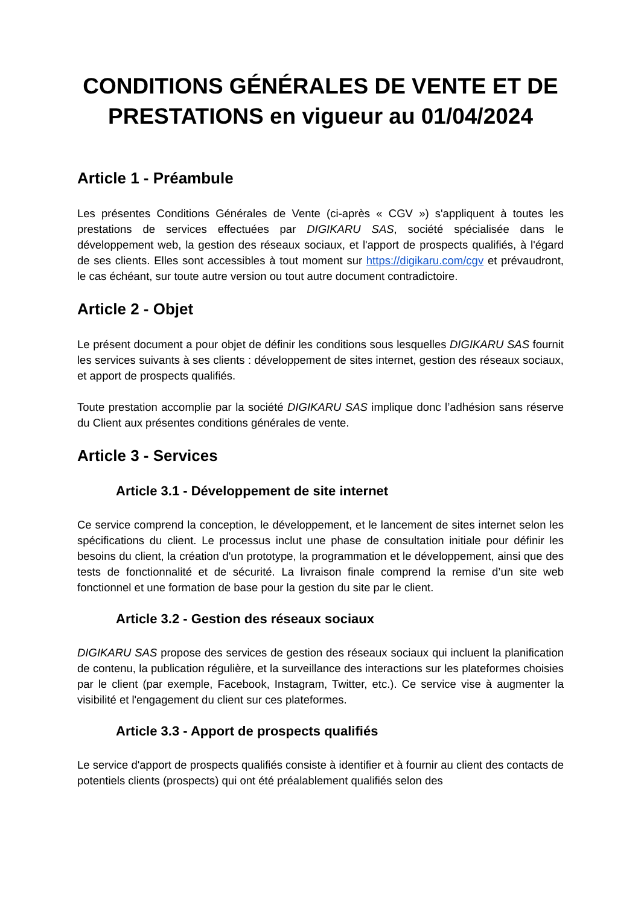CONDITIONS GÉNÉRALES DE VENTE ET DE PRESTATIONS en vigueur au 01/04/2024
Article 1 - Préambule
Les présentes Conditions Générales de Vente (ci-après « CGV ») s'appliquent à toutes les prestations de services effectuées par DIGIKARU SAS, société spécialisée dans le développement web, la gestion des réseaux sociaux, et l'apport de prospects qualifiés, à l'égard de ses clients. Elles sont accessibles à tout moment sur https://digikaru.com/cgv et prévaudront, le cas échéant, sur toute autre version ou tout autre document contradictoire.
Article 2 - Objet
Le présent document a pour objet de définir les conditions sous lesquelles DIGIKARU SAS fournit les services suivants à ses clients : développement de sites internet, gestion des réseaux sociaux, et apport de prospects qualifiés.
Toute prestation accomplie par la société DIGIKARU SAS implique donc l’adhésion sans réserve du Client aux présentes conditions générales de vente.
Article 3 - Services
Article 3.1 - Développement de site internet
Ce service comprend la conception, le développement, et le lancement de sites internet selon les spécifications du client. Le processus inclut une phase de consultation initiale pour définir les besoins du client, la création d'un prototype, la programmation et le développement, ainsi que des tests de fonctionnalité et de sécurité. La livraison finale comprend la remise d’un site web fonctionnel et une formation de base pour la gestion du site par le client.
Article 3.2 - Gestion des réseaux sociaux
DIGIKARU SAS propose des services de gestion des réseaux sociaux qui incluent la planification de contenu, la publication régulière, et la surveillance des interactions sur les plateformes choisies par le client (par exemple, Facebook, Instagram, Twitter, etc.). Ce service vise à augmenter la visibilité et l'engagement du client sur ces plateformes.
Article 3.3 - Apport de prospects qualifiés
Le service d'apport de prospects qualifiés consiste à identifier et à fournir au client des contacts de potentiels clients (prospects) qui ont été préalablement qualifiés selon des